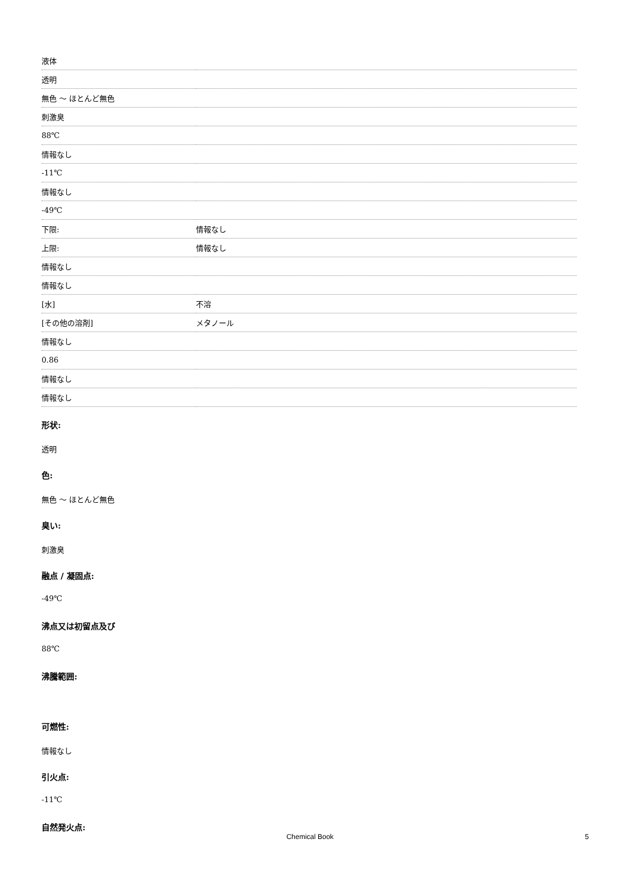| 液体 | |
| 透明 | |
| 無色 ～ ほとんど無色 | |
| 刺激臭 | |
| 88℃ | |
| 情報なし | |
| -11℃ | |
| 情報なし | |
| -49℃ | |
| 下限: | 情報なし |
| 上限: | 情報なし |
| 情報なし | |
| 情報なし | |
| [水] | 不溶 |
| [その他の溶剤] | メタノール |
| 情報なし | |
| 0.86 | |
| 情報なし | |
| 情報なし | |
形状:
透明
色:
無色 ～ ほとんど無色
臭い:
刺激臭
融点 / 凝固点:
-49℃
沸点又は初留点及び
88℃
沸騰範囲:
可燃性:
情報なし
引火点:
-11℃
自然発火点:
Chemical Book 5